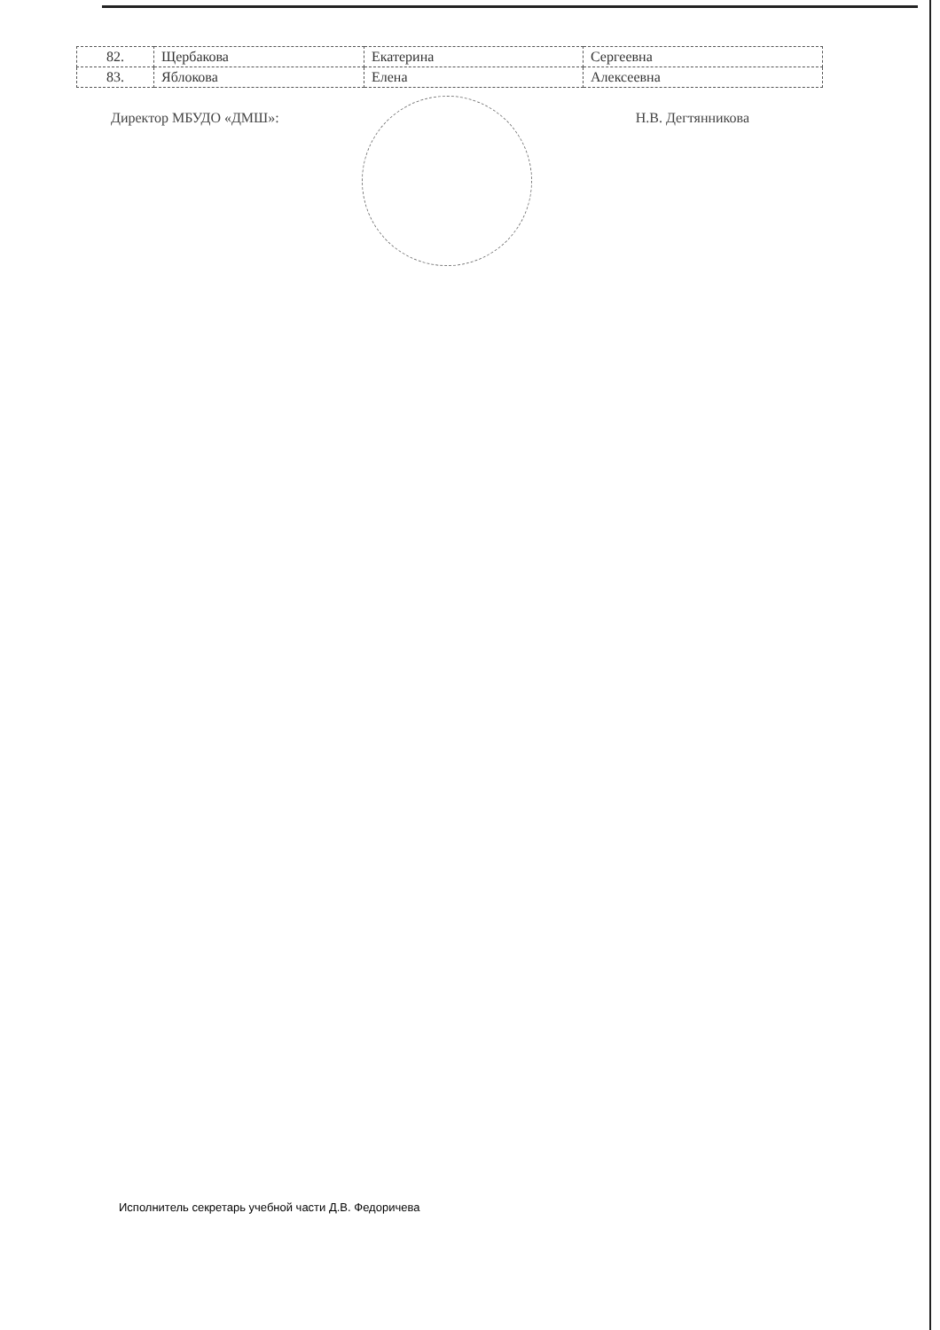| 82. | Щербакова | Екатерина | Сергеевна |
| 83. | Яблокова | Елена | Алексеевна |
Директор МБУДО «ДМШ»: Н.В. Дегтянникова
Исполнитель секретарь учебной части Д.В. Федоричева